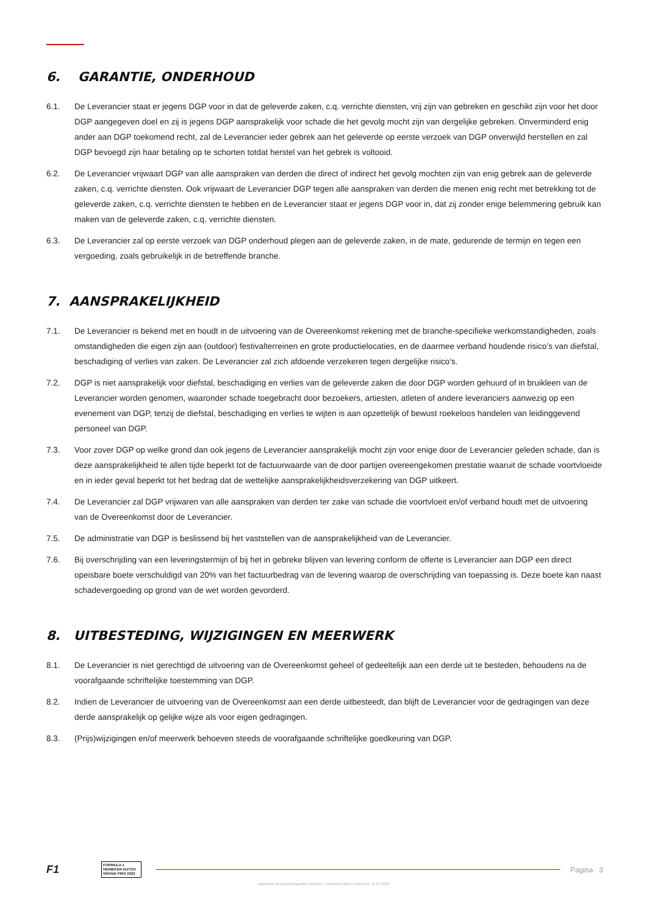6. GARANTIE, ONDERHOUD
6.1. De Leverancier staat er jegens DGP voor in dat de geleverde zaken, c.q. verrichte diensten, vrij zijn van gebreken en geschikt zijn voor het door DGP aangegeven doel en zij is jegens DGP aansprakelijk voor schade die het gevolg mocht zijn van dergelijke gebreken. Onverminderd enig ander aan DGP toekomend recht, zal de Leverancier ieder gebrek aan het geleverde op eerste verzoek van DGP onverwijld herstellen en zal DGP bevoegd zijn haar betaling op te schorten totdat herstel van het gebrek is voltooid.
6.2. De Leverancier vrijwaart DGP van alle aanspraken van derden die direct of indirect het gevolg mochten zijn van enig gebrek aan de geleverde zaken, c.q. verrichte diensten. Ook vrijwaart de Leverancier DGP tegen alle aanspraken van derden die menen enig recht met betrekking tot de geleverde zaken, c.q. verrichte diensten te hebben en de Leverancier staat er jegens DGP voor in, dat zij zonder enige belemmering gebruik kan maken van de geleverde zaken, c.q. verrichte diensten.
6.3. De Leverancier zal op eerste verzoek van DGP onderhoud plegen aan de geleverde zaken, in de mate, gedurende de termijn en tegen een vergoeding, zoals gebruikelijk in de betreffende branche.
7. AANSPRAKELIJKHEID
7.1. De Leverancier is bekend met en houdt in de uitvoering van de Overeenkomst rekening met de branche-specifieke werkomstandigheden, zoals omstandigheden die eigen zijn aan (outdoor) festivalterreinen en grote productielocaties, en de daarmee verband houdende risico’s van diefstal, beschadiging of verlies van zaken. De Leverancier zal zich afdoende verzekeren tegen dergelijke risico’s.
7.2. DGP is niet aansprakelijk voor diefstal, beschadiging en verlies van de geleverde zaken die door DGP worden gehuurd of in bruikleen van de Leverancier worden genomen, waaronder schade toegebracht door bezoekers, artiesten, atleten of andere leveranciers aanwezig op een evenement van DGP, tenzij de diefstal, beschadiging en verlies te wijten is aan opzettelijk of bewust roekeloos handelen van leidinggevend personeel van DGP.
7.3. Voor zover DGP op welke grond dan ook jegens de Leverancier aansprakelijk mocht zijn voor enige door de Leverancier geleden schade, dan is deze aansprakelijkheid te allen tijde beperkt tot de factuurwaarde van de door partijen overeengekomen prestatie waaruit de schade voortvloeide en in ieder geval beperkt tot het bedrag dat de wettelijke aansprakelijkheidsverzekering van DGP uitkeert.
7.4. De Leverancier zal DGP vrijwaren van alle aanspraken van derden ter zake van schade die voortvloeit en/of verband houdt met de uitvoering van de Overeenkomst door de Leverancier.
7.5. De administratie van DGP is beslissend bij het vaststellen van de aansprakelijkheid van de Leverancier.
7.6. Bij overschrijding van een leveringstermijn of bij het in gebreke blijven van levering conform de offerte is Leverancier aan DGP een direct opeisbare boete verschuldigd van 20% van het factuurbedrag van de levering waarop de overschrijding van toepassing is. Deze boete kan naast schadevergoeding op grond van de wet worden gevorderd.
8. UITBESTEDING, WIJZIGINGEN EN MEERWERK
8.1. De Leverancier is niet gerechtigd de uitvoering van de Overeenkomst geheel of gedeeltelijk aan een derde uit te besteden, behoudens na de voorafgaande schriftelijke toestemming van DGP.
8.2. Indien de Leverancier de uitvoering van de Overeenkomst aan een derde uitbesteedt, dan blijft de Leverancier voor de gedragingen van deze derde aansprakelijk op gelijke wijze als voor eigen gedragingen.
8.3. (Prijs)wijzigingen en/of meerwerk behoeven steeds de voorafgaande schriftelijke goedkeuring van DGP.
F1 FORMULA 1 HEINEKEN DUTCH GRAND PRIX 2023 Pagina 3
Algemene inkoopvoorwaarden Formula 1 Heineken Dutch Grand Prix 11-07-2023